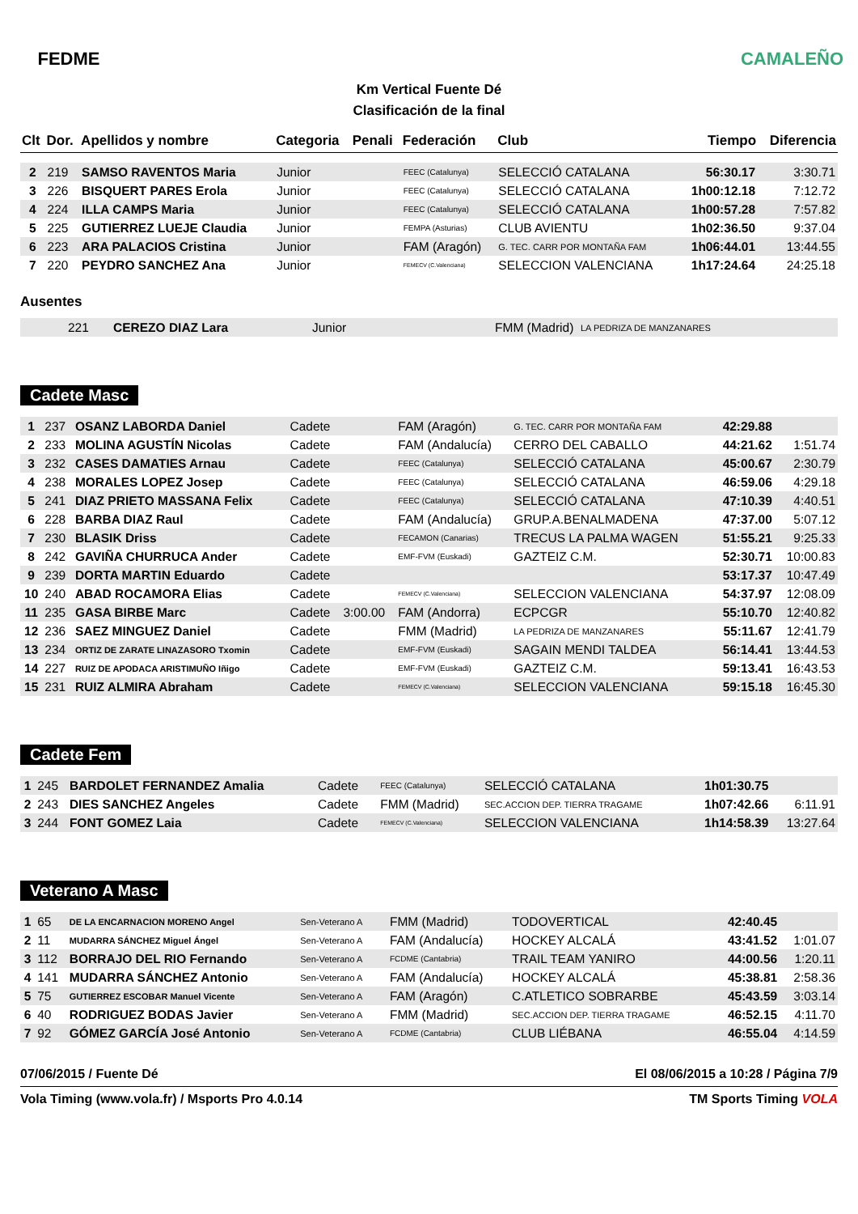FEDME
Km Vertical Fuente Dé
Clasificación de la final
CAMALEÑO
| Clt | Dor. | Apellidos y nombre | Categoria | Penali | Federación | Club | Tiempo | Diferencia |
| --- | --- | --- | --- | --- | --- | --- | --- | --- |
| 2 | 219 | SAMSO RAVENTOS Maria | Junior | | FEEC (Catalunya) | SELECCIÓ CATALANA | 56:30.17 | 3:30.71 |
| 3 | 226 | BISQUERT PARES Erola | Junior | | FEEC (Catalunya) | SELECCIÓ CATALANA | 1h00:12.18 | 7:12.72 |
| 4 | 224 | ILLA CAMPS Maria | Junior | | FEEC (Catalunya) | SELECCIÓ CATALANA | 1h00:57.28 | 7:57.82 |
| 5 | 225 | GUTIERREZ LUEJE Claudia | Junior | | FEMPA (Asturias) | CLUB AVIENTU | 1h02:36.50 | 9:37.04 |
| 6 | 223 | ARA PALACIOS Cristina | Junior | | FAM (Aragón) | G. TEC. CARR POR MONTAÑA FAM | 1h06:44.01 | 13:44.55 |
| 7 | 220 | PEYDRO SANCHEZ Ana | Junior | | FEMECV (C.Valenciana) | SELECCION VALENCIANA | 1h17:24.64 | 24:25.18 |
Ausentes
| | 221 | CEREZO DIAZ Lara | Junior | FMM (Madrid) | LA PEDRIZA DE MANZANARES |
Cadete Masc
| 1 | 237 | OSANZ LABORDA Daniel | Cadete | | FAM (Aragón) | G. TEC. CARR POR MONTAÑA FAM | 42:29.88 | |
| 2 | 233 | MOLINA AGUSTÍN Nicolas | Cadete | | FAM (Andalucía) | CERRO DEL CABALLO | 44:21.62 | 1:51.74 |
| 3 | 232 | CASES DAMATIES Arnau | Cadete | | FEEC (Catalunya) | SELECCIÓ CATALANA | 45:00.67 | 2:30.79 |
| 4 | 238 | MORALES LOPEZ Josep | Cadete | | FEEC (Catalunya) | SELECCIÓ CATALANA | 46:59.06 | 4:29.18 |
| 5 | 241 | DIAZ PRIETO MASSANA Felix | Cadete | | FEEC (Catalunya) | SELECCIÓ CATALANA | 47:10.39 | 4:40.51 |
| 6 | 228 | BARBA DIAZ Raul | Cadete | | FAM (Andalucía) | GRUP.A.BENALMADENA | 47:37.00 | 5:07.12 |
| 7 | 230 | BLASIK Driss | Cadete | | FECAMON (Canarias) | TRECUS LA PALMA WAGEN | 51:55.21 | 9:25.33 |
| 8 | 242 | GAVIÑA CHURRUCA Ander | Cadete | | EMF-FVM (Euskadi) | GAZTEIZ C.M. | 52:30.71 | 10:00.83 |
| 9 | 239 | DORTA MARTIN Eduardo | Cadete | | | | 53:17.37 | 10:47.49 |
| 10 | 240 | ABAD ROCAMORA Elias | Cadete | | FEMECV (C.Valenciana) | SELECCION VALENCIANA | 54:37.97 | 12:08.09 |
| 11 | 235 | GASA BIRBE Marc | Cadete | 3:00.00 | FAM (Andorra) | ECPCGR | 55:10.70 | 12:40.82 |
| 12 | 236 | SAEZ MINGUEZ Daniel | Cadete | | FMM (Madrid) | LA PEDRIZA DE MANZANARES | 55:11.67 | 12:41.79 |
| 13 | 234 | ORTIZ DE ZARATE LINAZASORO Txomin | Cadete | | EMF-FVM (Euskadi) | SAGAIN MENDI TALDEA | 56:14.41 | 13:44.53 |
| 14 | 227 | RUIZ DE APODACA ARISTIMUÑO Iñigo | Cadete | | EMF-FVM (Euskadi) | GAZTEIZ C.M. | 59:13.41 | 16:43.53 |
| 15 | 231 | RUIZ ALMIRA Abraham | Cadete | | FEMECV (C.Valenciana) | SELECCION VALENCIANA | 59:15.18 | 16:45.30 |
Cadete Fem
| 1 | 245 | BARDOLET FERNANDEZ Amalia | Cadete | | FEEC (Catalunya) | SELECCIÓ CATALANA | 1h01:30.75 | |
| 2 | 243 | DIES SANCHEZ Angeles | Cadete | | FMM (Madrid) | SEC.ACCION DEP. TIERRA TRAGAME | 1h07:42.66 | 6:11.91 |
| 3 | 244 | FONT GOMEZ Laia | Cadete | | FEMECV (C.Valenciana) | SELECCION VALENCIANA | 1h14:58.39 | 13:27.64 |
Veterano A Masc
| 1 | 65 | DE LA ENCARNACION MORENO Angel | Sen-Veterano A | | FMM (Madrid) | TODOVERTICAL | 42:40.45 | |
| 2 | 11 | MUDARRA SÁNCHEZ Miguel Ángel | Sen-Veterano A | | FAM (Andalucía) | HOCKEY ALCALÁ | 43:41.52 | 1:01.07 |
| 3 | 112 | BORRAJO DEL RIO Fernando | Sen-Veterano A | | FCDME (Cantabria) | TRAIL TEAM YANIRO | 44:00.56 | 1:20.11 |
| 4 | 141 | MUDARRA SÁNCHEZ Antonio | Sen-Veterano A | | FAM (Andalucía) | HOCKEY ALCALÁ | 45:38.81 | 2:58.36 |
| 5 | 75 | GUTIERREZ ESCOBAR Manuel Vicente | Sen-Veterano A | | FAM (Aragón) | C.ATLETICO SOBRARBE | 45:43.59 | 3:03.14 |
| 6 | 40 | RODRIGUEZ BODAS Javier | Sen-Veterano A | | FMM (Madrid) | SEC.ACCION DEP. TIERRA TRAGAME | 46:52.15 | 4:11.70 |
| 7 | 92 | GÓMEZ GARCÍA José Antonio | Sen-Veterano A | | FCDME (Cantabria) | CLUB LIÉBANA | 46:55.04 | 4:14.59 |
07/06/2015 / Fuente Dé El 08/06/2015 a 10:28 / Página 7/9
Vola Timing (www.vola.fr) / Msports Pro 4.0.14 TM Sports Timing VOLA